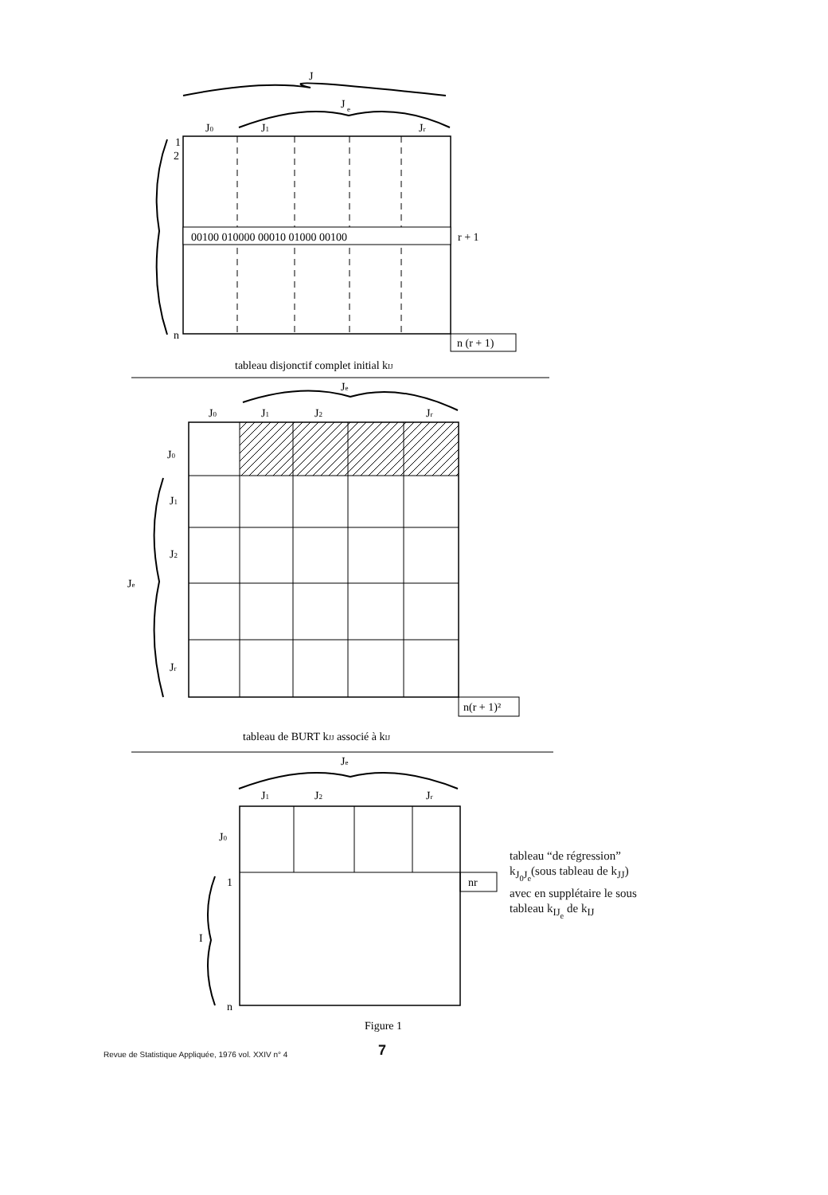J
J
e
J0
J1
Jr
00100 010000 00010 01000 00100
1
2
n
r + 1
n (r + 1)
tableau disjonctif complet initial kIJ
Je
J0
J1
J2
Jr
J0
J1
J2
Jr
Je
n(r + 1)²
tableau de BURT kJJ associé à kIJ
Je
J1
J2
Jr
nr
J0
1
I
n
Figure 1
tableau “de régression” k<sub>J<sub>0</sub>J<sub>e</sub></sub>(sous tableau de k<sub>JJ</sub>) avec en supplé­taire le sous tableau k<sub>IJ<sub>e</sub></sub> de k<sub>IJ</sub>
Revue de Statistique Appliquée, 1976 vol. XXIV n° 4 7